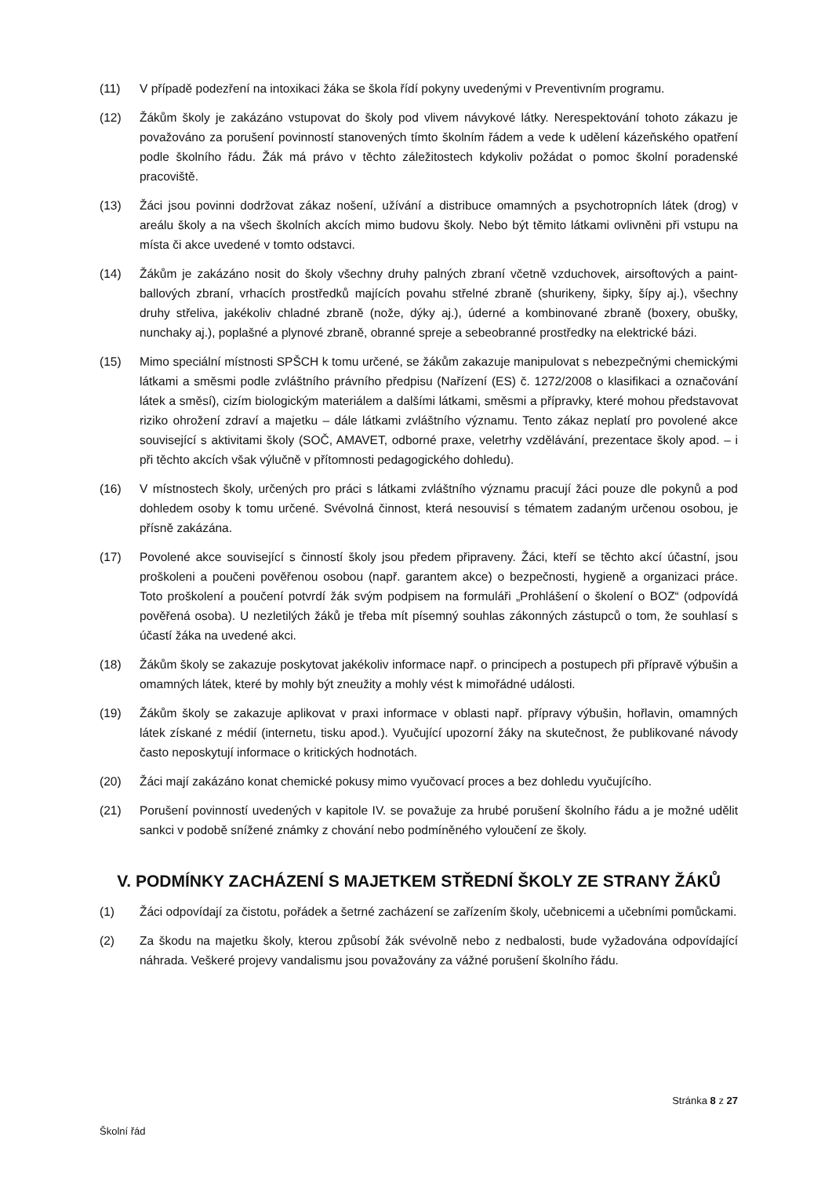(11) V případě podezření na intoxikaci žáka se škola řídí pokyny uvedenými v Preventivním programu.
(12) Žákům školy je zakázáno vstupovat do školy pod vlivem návykové látky. Nerespektování tohoto zákazu je považováno za porušení povinností stanovených tímto školním řádem a vede k udělení kázeňského opatření podle školního řádu. Žák má právo v těchto záležitostech kdykoliv požádat o pomoc školní poradenské pracoviště.
(13) Žáci jsou povinni dodržovat zákaz nošení, užívání a distribuce omamných a psychotropních látek (drog) v areálu školy a na všech školních akcích mimo budovu školy. Nebo být těmito látkami ovlivněni při vstupu na místa či akce uvedené v tomto odstavci.
(14) Žákům je zakázáno nosit do školy všechny druhy palných zbraní včetně vzduchovek, airsoftových a paint-ballových zbraní, vrhacích prostředků majících povahu střelné zbraně (shurikeny, šipky, šípy aj.), všechny druhy střeliva, jakékoliv chladné zbraně (nože, dýky aj.), úderné a kombinované zbraně (boxery, obušky, nunchaky aj.), poplašné a plynové zbraně, obranné spreje a sebeobranné prostředky na elektrické bázi.
(15) Mimo speciální místnosti SPŠCH k tomu určené, se žákům zakazuje manipulovat s nebezpečnými chemickými látkami a směsmi podle zvláštního právního předpisu (Nařízení (ES) č. 1272/2008 o klasifikaci a označování látek a směsí), cizím biologickým materiálem a dalšími látkami, směsmi a přípravky, které mohou představovat riziko ohrožení zdraví a majetku – dále látkami zvláštního významu. Tento zákaz neplatí pro povolené akce související s aktivitami školy (SOČ, AMAVET, odborné praxe, veletrhy vzdělávání, prezentace školy apod. – i při těchto akcích však výlučně v přítomnosti pedagogického dohledu).
(16) V místnostech školy, určených pro práci s látkami zvláštního významu pracují žáci pouze dle pokynů a pod dohledem osoby k tomu určené. Svévolná činnost, která nesouvisí s tématem zadaným určenou osobou, je přísně zakázána.
(17) Povolené akce související s činností školy jsou předem připraveny. Žáci, kteří se těchto akcí účastní, jsou proškoleni a poučeni pověřenou osobou (např. garantem akce) o bezpečnosti, hygieně a organizaci práce. Toto proškolení a poučení potvrdí žák svým podpisem na formuláři „Prohlášení o školení o BOZ“ (odpovídá pověřená osoba). U nezletilých žáků je třeba mít písemný souhlas zákonných zástupců o tom, že souhlasí s účastí žáka na uvedené akci.
(18) Žákům školy se zakazuje poskytovat jakékoliv informace např. o principech a postupech při přípravě výbušin a omamných látek, které by mohly být zneužity a mohly vést k mimořádné události.
(19) Žákům školy se zakazuje aplikovat v praxi informace v oblasti např. přípravy výbušin, hořlavin, omamných látek získané z médií (internetu, tisku apod.). Vyučující upozorní žáky na skutečnost, že publikované návody často neposkytují informace o kritických hodnotách.
(20) Žáci mají zakázáno konat chemické pokusy mimo vyučovací proces a bez dohledu vyučujícího.
(21) Porušení povinností uvedených v kapitole IV. se považuje za hrubé porušení školního řádu a je možné udělit sankci v podobě snížené známky z chování nebo podmíněného vyloučení ze školy.
V. PODMÍNKY ZACHÁZENÍ S MAJETKEM STŘEDNÍ ŠKOLY ZE STRANY ŽÁKŮ
(1) Žáci odpovídají za čistotu, pořádek a šetrné zacházení se zařízením školy, učebnicemi a učebními pomůckami.
(2) Za škodu na majetku školy, kterou způsobí žák svévolně nebo z nedbalosti, bude vyžadována odpovídající náhrada. Veškeré projevy vandalismu jsou považovány za vážné porušení školního řádu.
Stránka 8 z 27
Školní řád